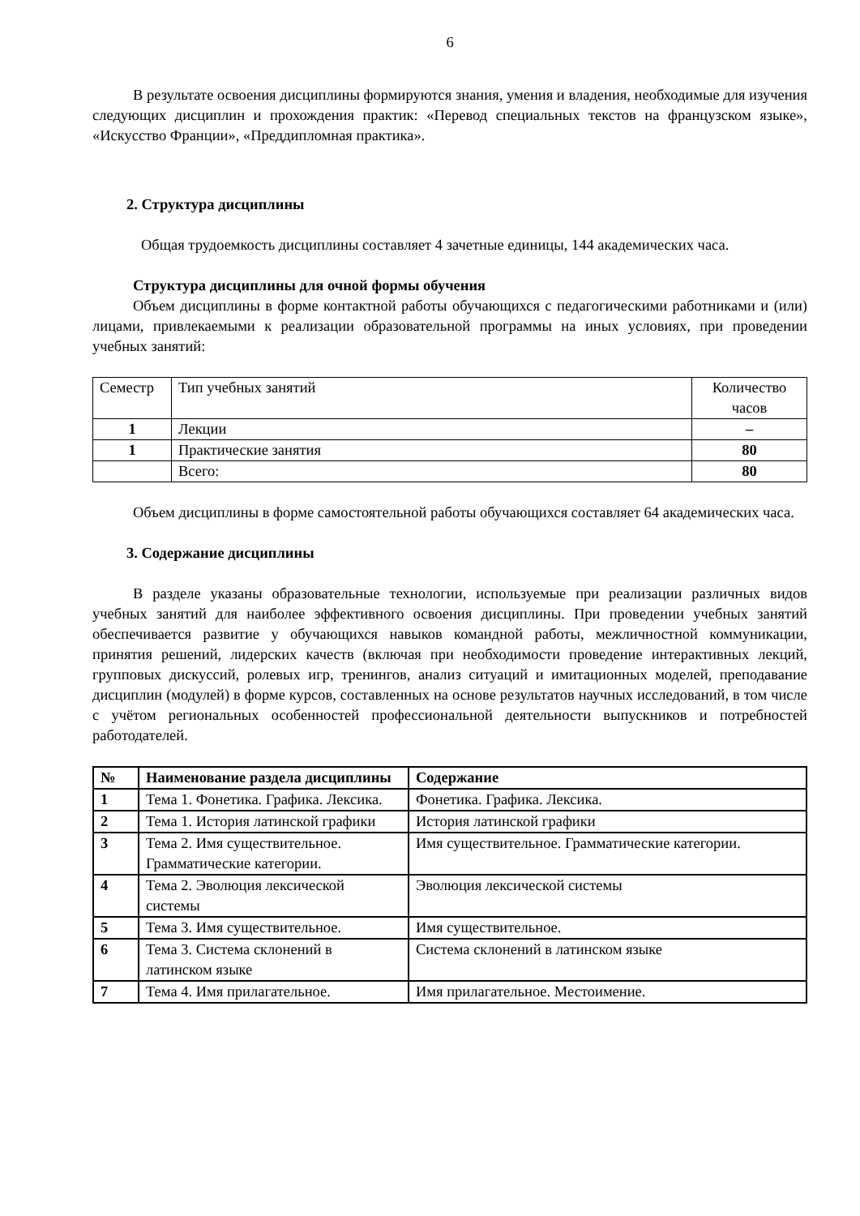6
В результате освоения дисциплины формируются знания, умения и владения, необходимые для изучения следующих дисциплин и прохождения практик: «Перевод специальных текстов на французском языке», «Искусство Франции», «Преддипломная практика».
2. Структура дисциплины
Общая трудоемкость дисциплины составляет 4 зачетные единицы, 144 академических часа.
Структура дисциплины для очной формы обучения
Объем дисциплины в форме контактной работы обучающихся с педагогическими работниками и (или) лицами, привлекаемыми к реализации образовательной программы на иных условиях, при проведении учебных занятий:
| Семестр | Тип учебных занятий | Количество часов |
| --- | --- | --- |
| 1 | Лекции | – |
| 1 | Практические занятия | 80 |
| | Всего: | 80 |
Объем дисциплины в форме самостоятельной работы обучающихся составляет 64 академических часа.
3. Содержание дисциплины
В разделе указаны образовательные технологии, используемые при реализации различных видов учебных занятий для наиболее эффективного освоения дисциплины. При проведении учебных занятий обеспечивается развитие у обучающихся навыков командной работы, межличностной коммуникации, принятия решений, лидерских качеств (включая при необходимости проведение интерактивных лекций, групповых дискуссий, ролевых игр, тренингов, анализ ситуаций и имитационных моделей, преподавание дисциплин (модулей) в форме курсов, составленных на основе результатов научных исследований, в том числе с учётом региональных особенностей профессиональной деятельности выпускников и потребностей работодателей.
| № | Наименование раздела дисциплины | Содержание |
| --- | --- | --- |
| 1 | Тема 1. Фонетика. Графика. Лексика. | Фонетика. Графика. Лексика. |
| 2 | Тема 1. История латинской графики | История латинской графики |
| 3 | Тема 2. Имя существительное. Грамматические категории. | Имя существительное. Грамматические категории. |
| 4 | Тема 2. Эволюция лексической системы | Эволюция лексической системы |
| 5 | Тема 3. Имя существительное. | Имя существительное. |
| 6 | Тема 3. Система склонений в латинском языке | Система склонений в латинском языке |
| 7 | Тема 4. Имя прилагательное. | Имя прилагательное. Местоимение. |